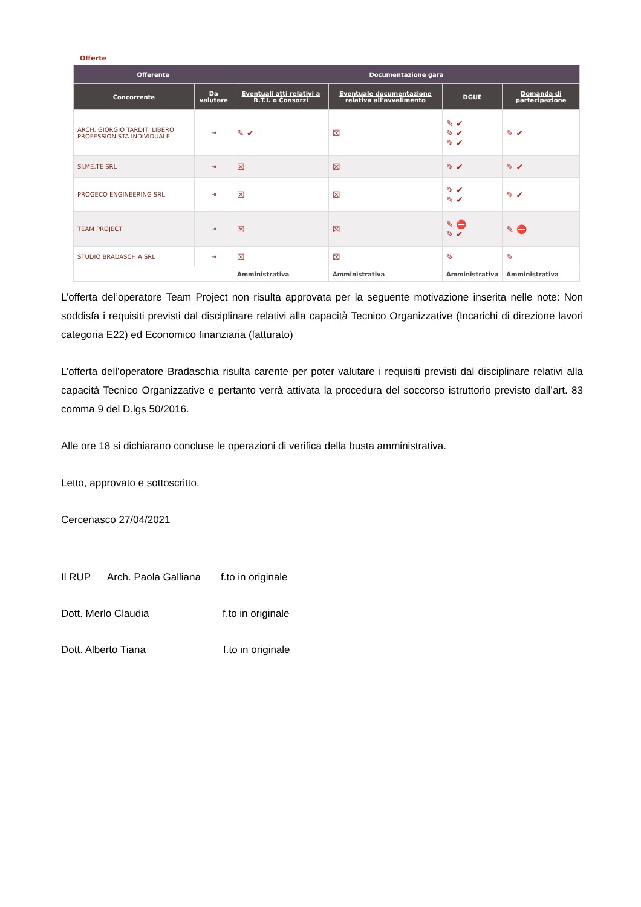Offerte
| Offerente | | Documentazione gara | | | |
| --- | --- | --- | --- | --- | --- |
| Concorrente | Da valutare | Eventuali atti relativi a R.T.I. o Consorzi | Eventuale documentazione relativa all'avvalimento | DGUE | Domanda di partecipazione |
| ARCH. GIORGIO TARDITI LIBERO PROFESSIONISTA INDIVIDUALE | ⇥ | ✎ ✔ | ☒ | ✎ ✔ ✎ ✔ ✎ ✔ | ✎ ✔ |
| SI.ME.TE SRL | ⇥ | ☒ | ☒ | ✎ ✔ | ✎ ✔ |
| PROGECO ENGINEERING SRL | ⇥ | ☒ | ☒ | ✎ ✔ ✎ ✔ | ✎ ✔ |
| TEAM PROJECT | ⇥ | ☒ | ☒ | ✎ ⛔ ✎ ✔ | ✎ ⛔ |
| STUDIO BRADASCHIA SRL | ⇥ | ☒ | ☒ | ✎ | ✎ |
| | | Amministrativa | Amministrativa | Amministrativa | Amministrativa |
L’offerta del’operatore Team Project non risulta approvata per la seguente motivazione inserita nelle note: Non soddisfa i requisiti previsti dal disciplinare relativi alla capacità Tecnico Organizzative (Incarichi di direzione lavori categoria E22) ed Economico finanziaria (fatturato)
L’offerta dell’operatore Bradaschia risulta carente per poter valutare i requisiti previsti dal disciplinare relativi alla capacità Tecnico Organizzative e pertanto verrà attivata la procedura del soccorso istruttorio previsto dall’art. 83 comma 9 del D.lgs 50/2016.
Alle ore 18 si dichiarano concluse le operazioni di verifica della busta amministrativa.
Letto, approvato e sottoscritto.
Cercenasco 27/04/2021
Il RUP Arch. Paola Galliana f.to in originale
Dott. Merlo Claudia f.to in originale
Dott. Alberto Tiana f.to in originale